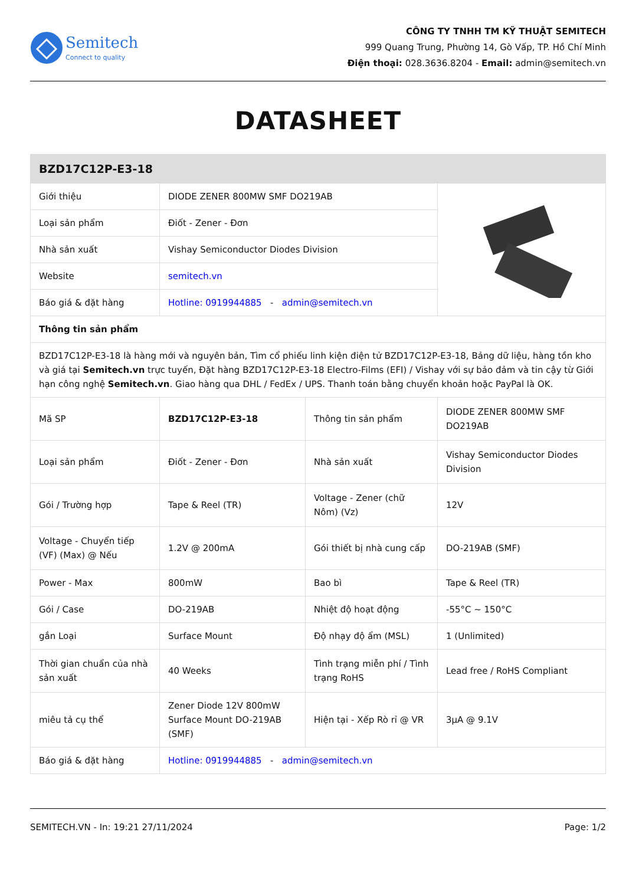Semitech
Connect to quality
CÔNG TY TNHH TM KỸ THUẬT SEMITECH
999 Quang Trung, Phường 14, Gò Vấp, TP. Hồ Chí Minh
Điện thoại: 028.3636.8204 - Email: admin@semitech.vn
DATASHEET
| BZD17C12P-E3-18 | | | |
| Giới thiệu | DIODE ZENER 800MW SMF DO219AB | | |
| Loại sản phẩm | Điốt - Zener - Đơn | | |
| Nhà sản xuất | Vishay Semiconductor Diodes Division | | |
| Website | semitech.vn | | |
| Báo giá & đặt hàng | Hotline: 0919944885 - admin@semitech.vn | | |
| Thông tin sản phẩm | | | |
| BZD17C12P-E3-18 là hàng mới và nguyên bản, Tìm cổ phiếu linh kiện điện tử BZD17C12P-E3-18, Bảng dữ liệu, hàng tồn kho và giá tại Semitech.vn trực tuyến, Đặt hàng BZD17C12P-E3-18 Electro-Films (EFI) / Vishay với sự bảo đảm và tin cậy từ Giới hạn công nghệ Semitech.vn . Giao hàng qua DHL / FedEx / UPS. Thanh toán bằng chuyển khoản hoặc PayPal là OK. | | | |
| Mã SP | BZD17C12P-E3-18 | Thông tin sản phẩm | DIODE ZENER 800MW SMF DO219AB |
| Loại sản phẩm | Điốt - Zener - Đơn | Nhà sản xuất | Vishay Semiconductor Diodes Division |
| Gói / Trường hợp | Tape & Reel (TR) | Voltage - Zener (chữ Nôm) (Vz) | 12V |
| Voltage - Chuyển tiếp (VF) (Max) @ Nếu | 1.2V @ 200mA | Gói thiết bị nhà cung cấp | DO-219AB (SMF) |
| Power - Max | 800mW | Bao bì | Tape & Reel (TR) |
| Gói / Case | DO-219AB | Nhiệt độ hoạt động | -55°C ~ 150°C |
| gắn Loại | Surface Mount | Độ nhạy độ ẩm (MSL) | 1 (Unlimited) |
| Thời gian chuẩn của nhà sản xuất | 40 Weeks | Tình trạng miễn phí / Tình trạng RoHS | Lead free / RoHS Compliant |
| miêu tả cụ thể | Zener Diode 12V 800mW Surface Mount DO-219AB (SMF) | Hiện tại - Xếp Rò rỉ @ VR | 3µA @ 9.1V |
| Báo giá & đặt hàng | Hotline: 0919944885 - admin@semitech.vn | | |
SEMITECH.VN - In: 19:21 27/11/2024 Page: 1/2